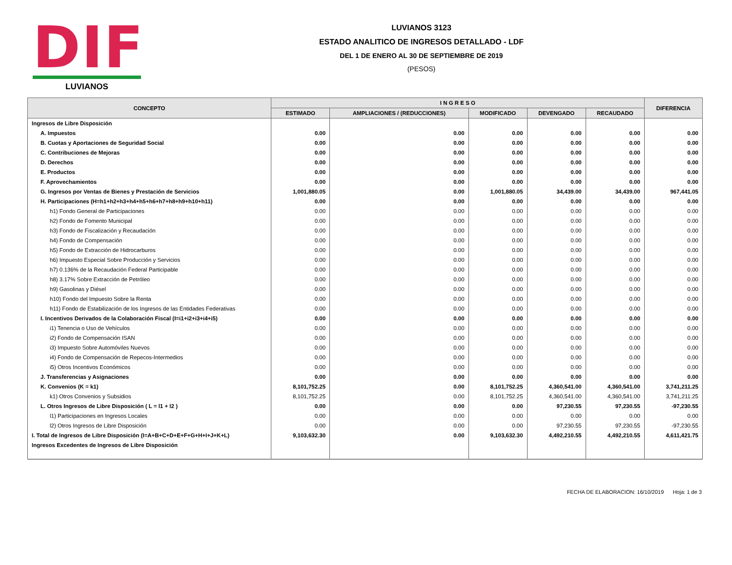DIF
LUVIANOS
LUVIANOS 3123
ESTADO ANALITICO DE INGRESOS DETALLADO - LDF
DEL 1 DE ENERO AL 30 DE SEPTIEMBRE DE 2019
(PESOS)
| CONCEPTO | I N G R E S O | | | | | DIFERENCIA |
| --- | --- | --- | --- | --- | --- | --- |
| | ESTIMADO | AMPLIACIONES / (REDUCCIONES) | MODIFICADO | DEVENGADO | RECAUDADO | |
| Ingresos de Libre Disposición | | | | | | |
| A. Impuestos | 0.00 | 0.00 | 0.00 | 0.00 | 0.00 | 0.00 |
| B. Cuotas y Aportaciones de Seguridad Social | 0.00 | 0.00 | 0.00 | 0.00 | 0.00 | 0.00 |
| C. Contribuciones de Mejoras | 0.00 | 0.00 | 0.00 | 0.00 | 0.00 | 0.00 |
| D. Derechos | 0.00 | 0.00 | 0.00 | 0.00 | 0.00 | 0.00 |
| E. Productos | 0.00 | 0.00 | 0.00 | 0.00 | 0.00 | 0.00 |
| F. Aprovechamientos | 0.00 | 0.00 | 0.00 | 0.00 | 0.00 | 0.00 |
| G. Ingresos por Ventas de Bienes y Prestación de Servicios | 1,001,880.05 | 0.00 | 1,001,880.05 | 34,439.00 | 34,439.00 | 967,441.05 |
| H. Participaciones (H=h1+h2+h3+h4+h5+h6+h7+h8+h9+h10+h11) | 0.00 | 0.00 | 0.00 | 0.00 | 0.00 | 0.00 |
| h1) Fondo General de Participaciones | 0.00 | 0.00 | 0.00 | 0.00 | 0.00 | 0.00 |
| h2) Fondo de Fomento Municipal | 0.00 | 0.00 | 0.00 | 0.00 | 0.00 | 0.00 |
| h3) Fondo de Fiscalización y Recaudación | 0.00 | 0.00 | 0.00 | 0.00 | 0.00 | 0.00 |
| h4) Fondo de Compensación | 0.00 | 0.00 | 0.00 | 0.00 | 0.00 | 0.00 |
| h5) Fondo de Extracción de Hidrocarburos | 0.00 | 0.00 | 0.00 | 0.00 | 0.00 | 0.00 |
| h6) Impuesto Especial Sobre Producción y Servicios | 0.00 | 0.00 | 0.00 | 0.00 | 0.00 | 0.00 |
| h7) 0.136% de la Recaudación Federal Participable | 0.00 | 0.00 | 0.00 | 0.00 | 0.00 | 0.00 |
| h8) 3.17% Sobre Extracción de Petróleo | 0.00 | 0.00 | 0.00 | 0.00 | 0.00 | 0.00 |
| h9) Gasolinas y Diésel | 0.00 | 0.00 | 0.00 | 0.00 | 0.00 | 0.00 |
| h10) Fondo del Impuesto Sobre la Renta | 0.00 | 0.00 | 0.00 | 0.00 | 0.00 | 0.00 |
| h11) Fondo de Estabilización de los Ingresos de las Entidades Federativas | 0.00 | 0.00 | 0.00 | 0.00 | 0.00 | 0.00 |
| I. Incentivos Derivados de la Colaboración Fiscal (I=i1+i2+i3+i4+i5) | 0.00 | 0.00 | 0.00 | 0.00 | 0.00 | 0.00 |
| i1) Tenencia o Uso de Vehículos | 0.00 | 0.00 | 0.00 | 0.00 | 0.00 | 0.00 |
| i2) Fondo de Compensación ISAN | 0.00 | 0.00 | 0.00 | 0.00 | 0.00 | 0.00 |
| i3) Impuesto Sobre Automóviles Nuevos | 0.00 | 0.00 | 0.00 | 0.00 | 0.00 | 0.00 |
| i4) Fondo de Compensación de Repecos-Intermedios | 0.00 | 0.00 | 0.00 | 0.00 | 0.00 | 0.00 |
| i5) Otros Incentivos Económicos | 0.00 | 0.00 | 0.00 | 0.00 | 0.00 | 0.00 |
| J. Transferencias y Asignaciones | 0.00 | 0.00 | 0.00 | 0.00 | 0.00 | 0.00 |
| K. Convenios (K = k1) | 8,101,752.25 | 0.00 | 8,101,752.25 | 4,360,541.00 | 4,360,541.00 | 3,741,211.25 |
| k1) Otros Convenios y Subsidios | 8,101,752.25 | 0.00 | 8,101,752.25 | 4,360,541.00 | 4,360,541.00 | 3,741,211.25 |
| L. Otros Ingresos de Libre Disposición ( L = l1 + l2 ) | 0.00 | 0.00 | 0.00 | 97,230.55 | 97,230.55 | -97,230.55 |
| l1) Participaciones en Ingresos Locales | 0.00 | 0.00 | 0.00 | 0.00 | 0.00 | 0.00 |
| l2) Otros Ingresos de Libre Disposición | 0.00 | 0.00 | 0.00 | 97,230.55 | 97,230.55 | -97,230.55 |
| I. Total de Ingresos de Libre Disposición (I=A+B+C+D+E+F+G+H+I+J+K+L) | 9,103,632.30 | 0.00 | 9,103,632.30 | 4,492,210.55 | 4,492,210.55 | 4,611,421.75 |
| Ingresos Excedentes de Ingresos de Libre Disposición | | | | | | |
FECHA DE ELABORACION: 16/10/2019 Hoja: 1 de 3